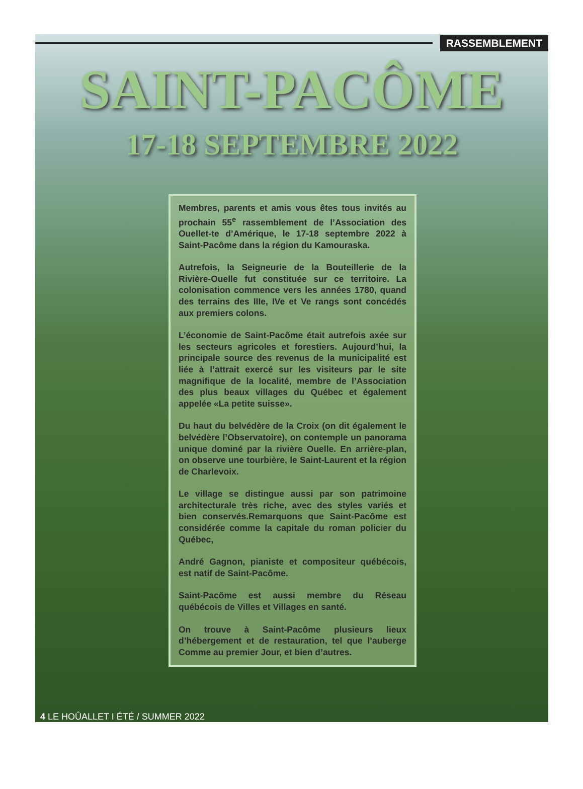RASSEMBLEMENT
SAINT-PACÔME
17-18 SEPTEMBRE 2022
Membres, parents et amis vous êtes tous invités au prochain 55<sup>e</sup> rassemblement de l’Association des Ouellet-te d’Amérique, le 17-18 septembre 2022 à Saint-Pacôme dans la région du Kamouraska.
Autrefois, la Seigneurie de la Bouteillerie de la Rivière-Ouelle fut constituée sur ce territoire. La colonisation commence vers les années 1780, quand des terrains des IIIe, IVe et Ve rangs sont concédés aux premiers colons.
L’économie de Saint-Pacôme était autrefois axée sur les secteurs agricoles et forestiers. Aujourd’hui, la principale source des revenus de la municipalité est liée à l’attrait exercé sur les visiteurs par le site magnifique de la localité, membre de l’Association des plus beaux villages du Québec et également appelée «La petite suisse».
Du haut du belvédère de la Croix (on dit également le belvédère l’Observatoire), on contemple un panorama unique dominé par la rivière Ouelle. En arrière-plan, on observe une tourbière, le Saint-Laurent et la région de Charlevoix.
Le village se distingue aussi par son patrimoine architecturale très riche, avec des styles variés et bien conservés.Remarquons que Saint-Pacôme est considérée comme la capitale du roman policier du Québec,
André Gagnon, pianiste et compositeur québécois, est natif de Saint-Pacôme.
Saint-Pacôme est aussi membre du Réseau québécois de Villes et Villages en santé.
On trouve à Saint-Pacôme plusieurs lieux d’hébergement et de restauration, tel que l’auberge Comme au premier Jour, et bien d’autres.
4 LE HOÛALLET I ÉTÉ / SUMMER 2022